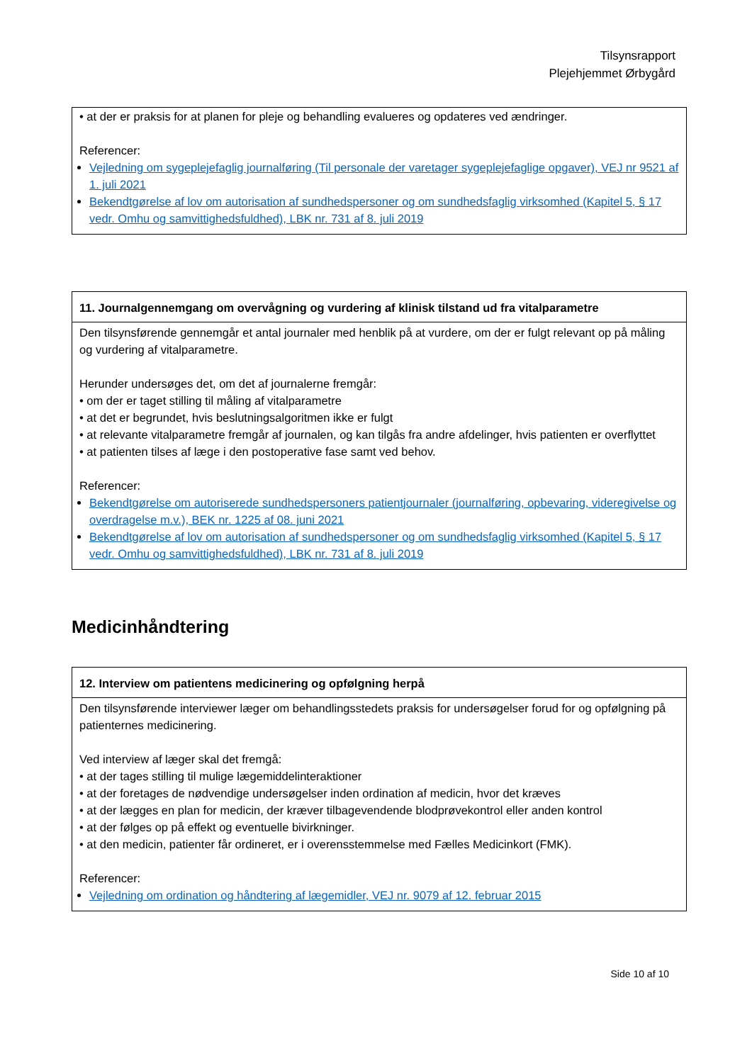Tilsynsrapport
Plejehjemmet Ørbygård
• at der er praksis for at planen for pleje og behandling evalueres og opdateres ved ændringer.
Referencer:
Vejledning om sygeplejefaglig journalføring (Til personale der varetager sygeplejefaglige opgaver), VEJ nr 9521 af 1. juli 2021
Bekendtgørelse af lov om autorisation af sundhedspersoner og om sundhedsfaglig virksomhed (Kapitel 5, § 17 vedr. Omhu og samvittighedsfuldhed), LBK nr. 731 af 8. juli 2019
11. Journalgennemgang om overvågning og vurdering af klinisk tilstand ud fra vitalparametre
Den tilsynsførende gennemgår et antal journaler med henblik på at vurdere, om der er fulgt relevant op på måling og vurdering af vitalparametre.
Herunder undersøges det, om det af journalerne fremgår:
• om der er taget stilling til måling af vitalparametre
• at det er begrundet, hvis beslutningsalgoritmen ikke er fulgt
• at relevante vitalparametre fremgår af journalen, og kan tilgås fra andre afdelinger, hvis patienten er overflyttet
• at patienten tilses af læge i den postoperative fase samt ved behov.
Referencer:
Bekendtgørelse om autoriserede sundhedspersoners patientjournaler (journalføring, opbevaring, videregivelse og overdragelse m.v.), BEK nr. 1225 af 08. juni 2021
Bekendtgørelse af lov om autorisation af sundhedspersoner og om sundhedsfaglig virksomhed (Kapitel 5, § 17 vedr. Omhu og samvittighedsfuldhed), LBK nr. 731 af 8. juli 2019
Medicinhåndtering
12. Interview om patientens medicinering og opfølgning herpå
Den tilsynsførende interviewer læger om behandlingsstedets praksis for undersøgelser forud for og opfølgning på patienternes medicinering.
Ved interview af læger skal det fremgå:
• at der tages stilling til mulige lægemiddelinteraktioner
• at der foretages de nødvendige undersøgelser inden ordination af medicin, hvor det kræves
• at der lægges en plan for medicin, der kræver tilbagevendende blodprøvekontrol eller anden kontrol
• at der følges op på effekt og eventuelle bivirkninger.
• at den medicin, patienter får ordineret, er i overensstemmelse med Fælles Medicinkort (FMK).
Referencer:
Vejledning om ordination og håndtering af lægemidler, VEJ nr. 9079 af 12. februar 2015
Side 10 af 10